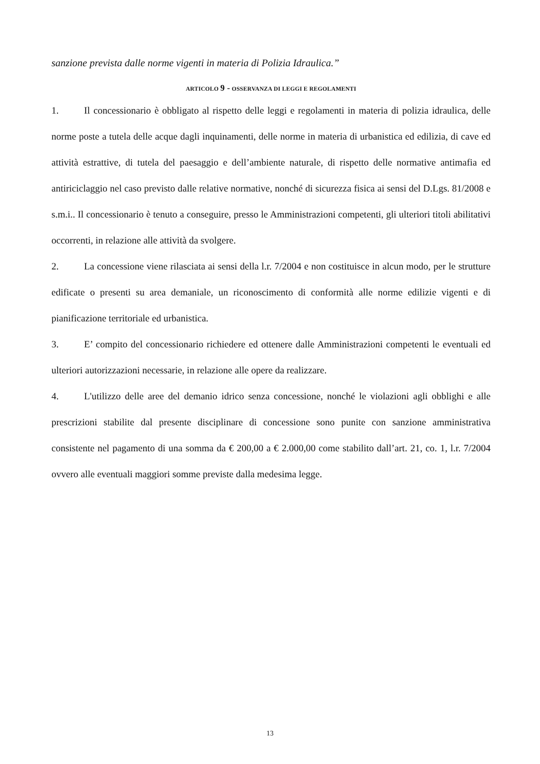sanzione prevista dalle norme vigenti in materia di Polizia Idraulica.”
ARTICOLO 9 - OSSERVANZA DI LEGGI E REGOLAMENTI
1. Il concessionario è obbligato al rispetto delle leggi e regolamenti in materia di polizia idraulica, delle norme poste a tutela delle acque dagli inquinamenti, delle norme in materia di urbanistica ed edilizia, di cave ed attività estrattive, di tutela del paesaggio e dell’ambiente naturale, di rispetto delle normative antimafia ed antiriciclaggio nel caso previsto dalle relative normative, nonché di sicurezza fisica ai sensi del D.Lgs. 81/2008 e s.m.i.. Il concessionario è tenuto a conseguire, presso le Amministrazioni competenti, gli ulteriori titoli abilitativi occorrenti, in relazione alle attività da svolgere.
2. La concessione viene rilasciata ai sensi della l.r. 7/2004 e non costituisce in alcun modo, per le strutture edificate o presenti su area demaniale, un riconoscimento di conformità alle norme edilizie vigenti e di pianificazione territoriale ed urbanistica.
3. E’ compito del concessionario richiedere ed ottenere dalle Amministrazioni competenti le eventuali ed ulteriori autorizzazioni necessarie, in relazione alle opere da realizzare.
4. L'utilizzo delle aree del demanio idrico senza concessione, nonché le violazioni agli obblighi e alle prescrizioni stabilite dal presente disciplinare di concessione sono punite con sanzione amministrativa consistente nel pagamento di una somma da € 200,00 a € 2.000,00 come stabilito dall’art. 21, co. 1, l.r. 7/2004 ovvero alle eventuali maggiori somme previste dalla medesima legge.
13